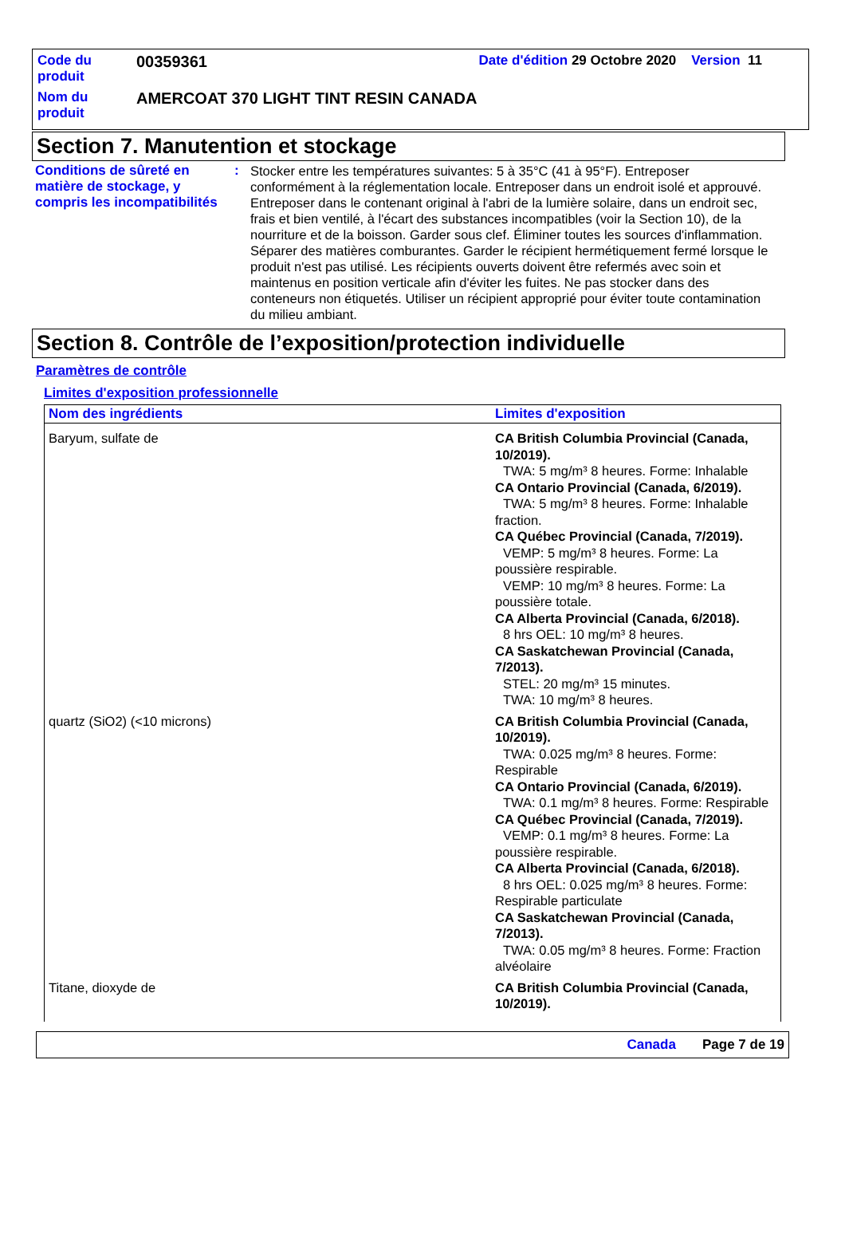| Code du produit | 00359361 | Date d'édition 29 Octobre 2020 Version 11 |
| Nom du produit | AMERCOAT 370 LIGHT TINT RESIN CANADA | |
Section 7. Manutention et stockage
Conditions de sûreté en matière de stockage, y compris les incompatibilités
:
Stocker entre les températures suivantes: 5 à 35°C (41 à 95°F). Entreposer conformément à la réglementation locale. Entreposer dans un endroit isolé et approuvé. Entreposer dans le contenant original à l'abri de la lumière solaire, dans un endroit sec, frais et bien ventilé, à l'écart des substances incompatibles (voir la Section 10), de la nourriture et de la boisson. Garder sous clef. Éliminer toutes les sources d'inflammation. Séparer des matières comburantes. Garder le récipient hermétiquement fermé lorsque le produit n'est pas utilisé. Les récipients ouverts doivent être refermés avec soin et maintenus en position verticale afin d'éviter les fuites. Ne pas stocker dans des conteneurs non étiquetés. Utiliser un récipient approprié pour éviter toute contamination du milieu ambiant.
Section 8. Contrôle de l’exposition/protection individuelle
Paramètres de contrôle
Limites d'exposition professionnelle
| Nom des ingrédients | Limites d'exposition |
| --- | --- |
| Baryum, sulfate de | CA British Columbia Provincial (Canada, 10/2019). TWA: 5 mg/m³ 8 heures. Forme: Inhalable CA Ontario Provincial (Canada, 6/2019). TWA: 5 mg/m³ 8 heures. Forme: Inhalable fraction. CA Québec Provincial (Canada, 7/2019). VEMP: 5 mg/m³ 8 heures. Forme: La poussière respirable. VEMP: 10 mg/m³ 8 heures. Forme: La poussière totale. CA Alberta Provincial (Canada, 6/2018). 8 hrs OEL: 10 mg/m³ 8 heures. CA Saskatchewan Provincial (Canada, 7/2013). STEL: 20 mg/m³ 15 minutes. TWA: 10 mg/m³ 8 heures. |
| quartz (SiO2) (<10 microns) | CA British Columbia Provincial (Canada, 10/2019). TWA: 0.025 mg/m³ 8 heures. Forme: Respirable CA Ontario Provincial (Canada, 6/2019). TWA: 0.1 mg/m³ 8 heures. Forme: Respirable CA Québec Provincial (Canada, 7/2019). VEMP: 0.1 mg/m³ 8 heures. Forme: La poussière respirable. CA Alberta Provincial (Canada, 6/2018). 8 hrs OEL: 0.025 mg/m³ 8 heures. Forme: Respirable particulate CA Saskatchewan Provincial (Canada, 7/2013). TWA: 0.05 mg/m³ 8 heures. Forme: Fraction alvéolaire |
| Titane, dioxyde de | CA British Columbia Provincial (Canada, 10/2019). |
Canada Page 7 de 19